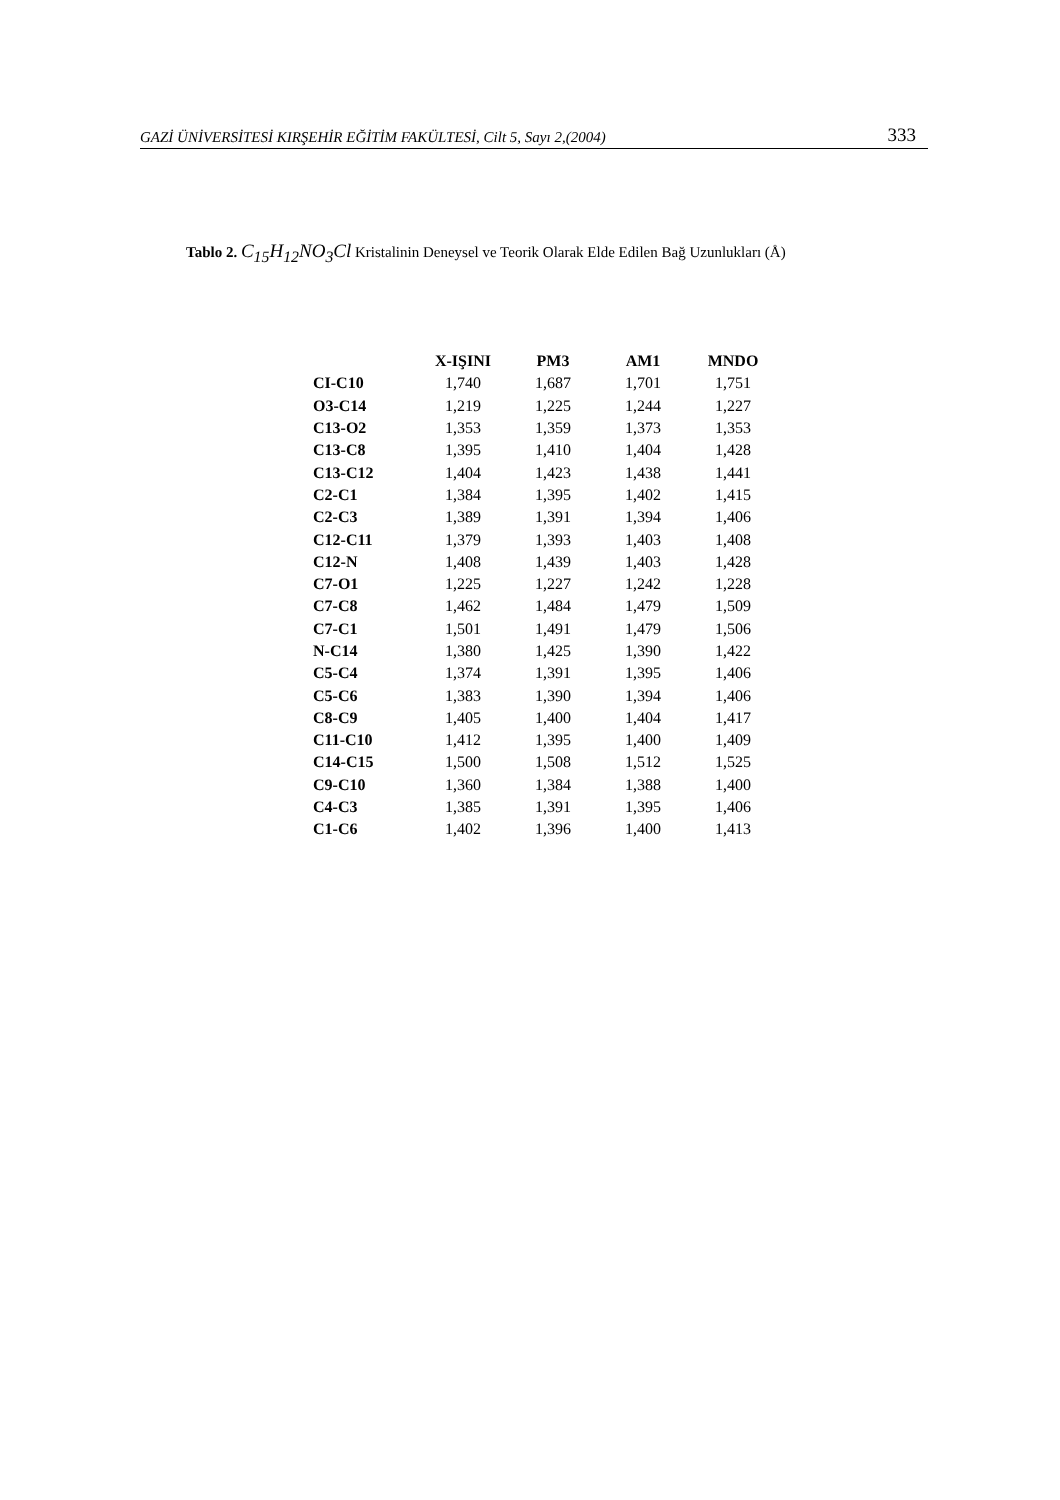GAZİ ÜNİVERSİTESİ KIRŞEHİR EĞİTİM FAKÜLTESİ, Cilt 5, Sayı 2,(2004) 333
Tablo 2. C<sub>15</sub>H<sub>12</sub>NO<sub>3</sub>Cl Kristalinin Deneysel ve Teorik Olarak Elde Edilen Bağ Uzunlukları (Å)
| | X-IŞINI | PM3 | AM1 | MNDO |
| --- | --- | --- | --- | --- |
| CI-C10 | 1,740 | 1,687 | 1,701 | 1,751 |
| O3-C14 | 1,219 | 1,225 | 1,244 | 1,227 |
| C13-O2 | 1,353 | 1,359 | 1,373 | 1,353 |
| C13-C8 | 1,395 | 1,410 | 1,404 | 1,428 |
| C13-C12 | 1,404 | 1,423 | 1,438 | 1,441 |
| C2-C1 | 1,384 | 1,395 | 1,402 | 1,415 |
| C2-C3 | 1,389 | 1,391 | 1,394 | 1,406 |
| C12-C11 | 1,379 | 1,393 | 1,403 | 1,408 |
| C12-N | 1,408 | 1,439 | 1,403 | 1,428 |
| C7-O1 | 1,225 | 1,227 | 1,242 | 1,228 |
| C7-C8 | 1,462 | 1,484 | 1,479 | 1,509 |
| C7-C1 | 1,501 | 1,491 | 1,479 | 1,506 |
| N-C14 | 1,380 | 1,425 | 1,390 | 1,422 |
| C5-C4 | 1,374 | 1,391 | 1,395 | 1,406 |
| C5-C6 | 1,383 | 1,390 | 1,394 | 1,406 |
| C8-C9 | 1,405 | 1,400 | 1,404 | 1,417 |
| C11-C10 | 1,412 | 1,395 | 1,400 | 1,409 |
| C14-C15 | 1,500 | 1,508 | 1,512 | 1,525 |
| C9-C10 | 1,360 | 1,384 | 1,388 | 1,400 |
| C4-C3 | 1,385 | 1,391 | 1,395 | 1,406 |
| C1-C6 | 1,402 | 1,396 | 1,400 | 1,413 |